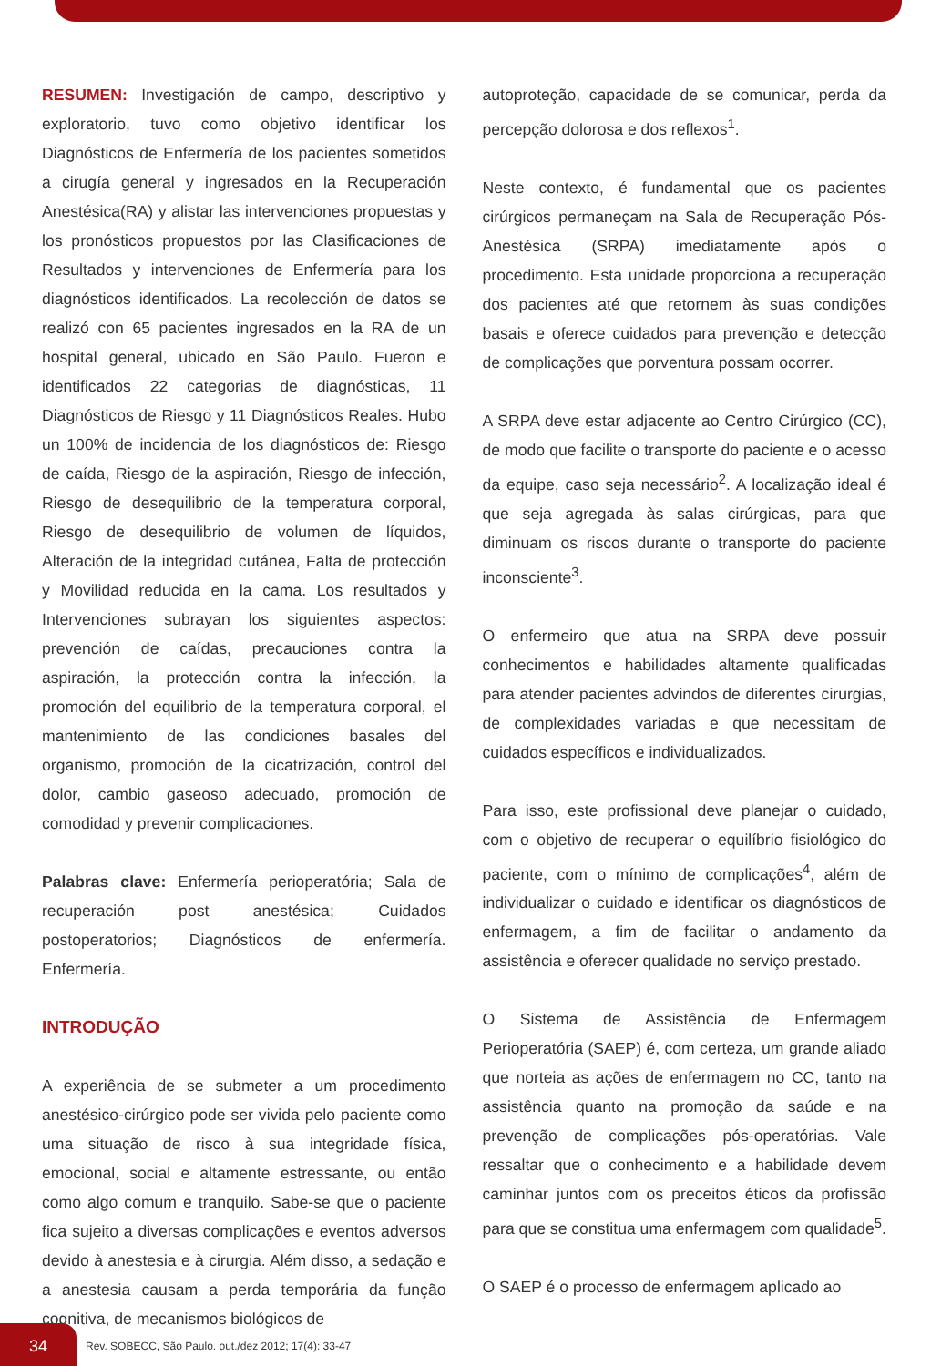RESUMEN: Investigación de campo, descriptivo y exploratorio, tuvo como objetivo identificar los Diagnósticos de Enfermería de los pacientes sometidos a cirugía general y ingresados en la Recuperación Anestésica(RA) y alistar las intervenciones propuestas y los pronósticos propuestos por las Clasificaciones de Resultados y intervenciones de Enfermería para los diagnósticos identificados. La recolección de datos se realizó con 65 pacientes ingresados en la RA de un hospital general, ubicado en São Paulo. Fueron e identificados 22 categorias de diagnósticas, 11 Diagnósticos de Riesgo y 11 Diagnósticos Reales. Hubo un 100% de incidencia de los diagnósticos de: Riesgo de caída, Riesgo de la aspiración, Riesgo de infección, Riesgo de desequilibrio de la temperatura corporal, Riesgo de desequilibrio de volumen de líquidos, Alteración de la integridad cutánea, Falta de protección y Movilidad reducida en la cama. Los resultados y Intervenciones subrayan los siguientes aspectos: prevención de caídas, precauciones contra la aspiración, la protección contra la infección, la promoción del equilibrio de la temperatura corporal, el mantenimiento de las condiciones basales del organismo, promoción de la cicatrización, control del dolor, cambio gaseoso adecuado, promoción de comodidad y prevenir complicaciones.
Palabras clave: Enfermería perioperatória; Sala de recuperación post anestésica; Cuidados postoperatorios; Diagnósticos de enfermería. Enfermería.
INTRODUÇÃO
A experiência de se submeter a um procedimento anestésico-cirúrgico pode ser vivida pelo paciente como uma situação de risco à sua integridade física, emocional, social e altamente estressante, ou então como algo comum e tranquilo. Sabe-se que o paciente fica sujeito a diversas complicações e eventos adversos devido à anestesia e à cirurgia. Além disso, a sedação e a anestesia causam a perda temporária da função cognitiva, de mecanismos biológicos de
autoproteção, capacidade de se comunicar, perda da percepção dolorosa e dos reflexos<sup>1</sup>.
Neste contexto, é fundamental que os pacientes cirúrgicos permaneçam na Sala de Recuperação Pós-Anestésica (SRPA) imediatamente após o procedimento. Esta unidade proporciona a recuperação dos pacientes até que retornem às suas condições basais e oferece cuidados para prevenção e detecção de complicações que porventura possam ocorrer.
A SRPA deve estar adjacente ao Centro Cirúrgico (CC), de modo que facilite o transporte do paciente e o acesso da equipe, caso seja necessário<sup>2</sup>. A localização ideal é que seja agregada às salas cirúrgicas, para que diminuam os riscos durante o transporte do paciente inconsciente<sup>3</sup>.
O enfermeiro que atua na SRPA deve possuir conhecimentos e habilidades altamente qualificadas para atender pacientes advindos de diferentes cirurgias, de complexidades variadas e que necessitam de cuidados específicos e individualizados.
Para isso, este profissional deve planejar o cuidado, com o objetivo de recuperar o equilíbrio fisiológico do paciente, com o mínimo de complicações<sup>4</sup>, além de individualizar o cuidado e identificar os diagnósticos de enfermagem, a fim de facilitar o andamento da assistência e oferecer qualidade no serviço prestado.
O Sistema de Assistência de Enfermagem Perioperatória (SAEP) é, com certeza, um grande aliado que norteia as ações de enfermagem no CC, tanto na assistência quanto na promoção da saúde e na prevenção de complicações pós-operatórias. Vale ressaltar que o conhecimento e a habilidade devem caminhar juntos com os preceitos éticos da profissão para que se constitua uma enfermagem com qualidade<sup>5</sup>.
O SAEP é o processo de enfermagem aplicado ao
34
Rev. SOBECC, São Paulo. out./dez 2012; 17(4): 33-47